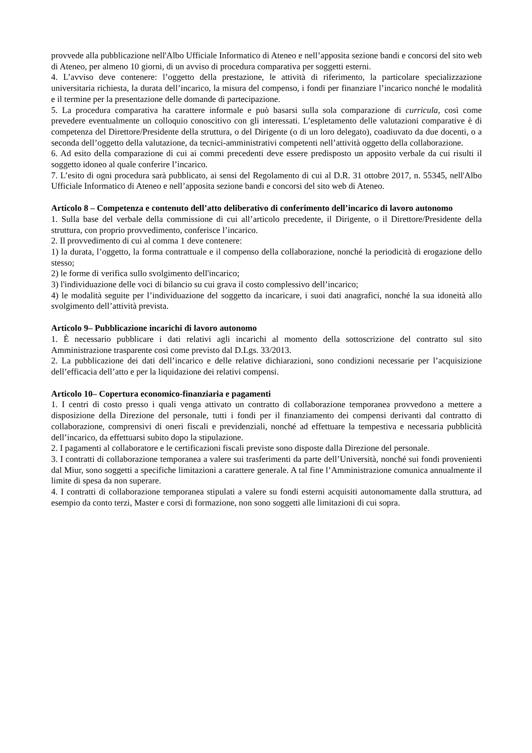provvede alla pubblicazione nell'Albo Ufficiale Informatico di Ateneo e nell’apposita sezione bandi e concorsi del sito web di Ateneo, per almeno 10 giorni, di un avviso di procedura comparativa per soggetti esterni.
4. L’avviso deve contenere: l’oggetto della prestazione, le attività di riferimento, la particolare specializzazione universitaria richiesta, la durata dell’incarico, la misura del compenso, i fondi per finanziare l’incarico nonché le modalità e il termine per la presentazione delle domande di partecipazione.
5. La procedura comparativa ha carattere informale e può basarsi sulla sola comparazione di curricula, così come prevedere eventualmente un colloquio conoscitivo con gli interessati. L’espletamento delle valutazioni comparative è di competenza del Direttore/Presidente della struttura, o del Dirigente (o di un loro delegato), coadiuvato da due docenti, o a seconda dell’oggetto della valutazione, da tecnici-amministrativi competenti nell’attività oggetto della collaborazione.
6. Ad esito della comparazione di cui ai commi precedenti deve essere predisposto un apposito verbale da cui risulti il soggetto idoneo al quale conferire l’incarico.
7. L’esito di ogni procedura sarà pubblicato, ai sensi del Regolamento di cui al D.R. 31 ottobre 2017, n. 55345, nell'Albo Ufficiale Informatico di Ateneo e nell’apposita sezione bandi e concorsi del sito web di Ateneo.
Articolo 8 – Competenza e contenuto dell’atto deliberativo di conferimento dell’incarico di lavoro autonomo
1. Sulla base del verbale della commissione di cui all’articolo precedente, il Dirigente, o il Direttore/Presidente della struttura, con proprio provvedimento, conferisce l’incarico.
2. Il provvedimento di cui al comma 1 deve contenere:
1) la durata, l’oggetto, la forma contrattuale e il compenso della collaborazione, nonché la periodicità di erogazione dello stesso;
2) le forme di verifica sullo svolgimento dell'incarico;
3) l'individuazione delle voci di bilancio su cui grava il costo complessivo dell’incarico;
4) le modalità seguite per l’individuazione del soggetto da incaricare, i suoi dati anagrafici, nonché la sua idoneità allo svolgimento dell’attività prevista.
Articolo 9– Pubblicazione incarichi di lavoro autonomo
1. È necessario pubblicare i dati relativi agli incarichi al momento della sottoscrizione del contratto sul sito Amministrazione trasparente così come previsto dal D.Lgs. 33/2013.
2. La pubblicazione dei dati dell’incarico e delle relative dichiarazioni, sono condizioni necessarie per l’acquisizione dell’efficacia dell’atto e per la liquidazione dei relativi compensi.
Articolo 10– Copertura economico-finanziaria e pagamenti
1. I centri di costo presso i quali venga attivato un contratto di collaborazione temporanea provvedono a mettere a disposizione della Direzione del personale, tutti i fondi per il finanziamento dei compensi derivanti dal contratto di collaborazione, comprensivi di oneri fiscali e previdenziali, nonché ad effettuare la tempestiva e necessaria pubblicità dell’incarico, da effettuarsi subito dopo la stipulazione.
2. I pagamenti al collaboratore e le certificazioni fiscali previste sono disposte dalla Direzione del personale.
3. I contratti di collaborazione temporanea a valere sui trasferimenti da parte dell’Università, nonché sui fondi provenienti dal Miur, sono soggetti a specifiche limitazioni a carattere generale. A tal fine l’Amministrazione comunica annualmente il limite di spesa da non superare.
4. I contratti di collaborazione temporanea stipulati a valere su fondi esterni acquisiti autonomamente dalla struttura, ad esempio da conto terzi, Master e corsi di formazione, non sono soggetti alle limitazioni di cui sopra.